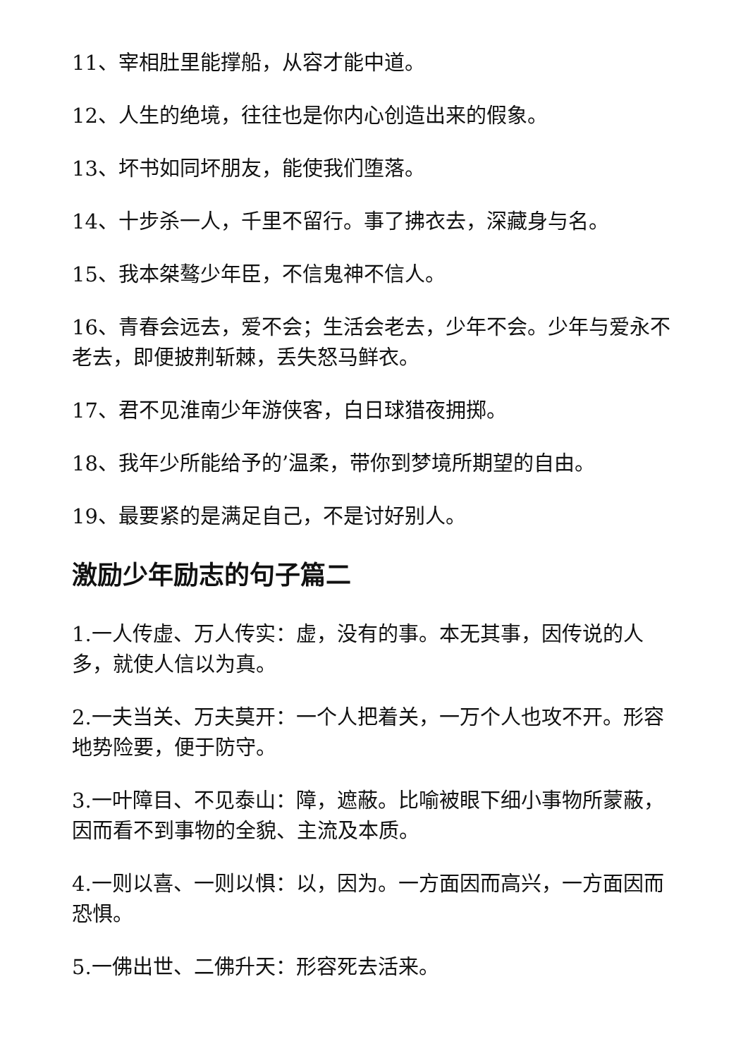11、宰相肚里能撑船，从容才能中道。
12、人生的绝境，往往也是你内心创造出来的假象。
13、坏书如同坏朋友，能使我们堕落。
14、十步杀一人，千里不留行。事了拂衣去，深藏身与名。
15、我本桀骜少年臣，不信鬼神不信人。
16、青春会远去，爱不会；生活会老去，少年不会。少年与爱永不老去，即便披荆斩棘，丢失怒马鲜衣。
17、君不见淮南少年游侠客，白日球猎夜拥掷。
18、我年少所能给予的’温柔，带你到梦境所期望的自由。
19、最要紧的是满足自己，不是讨好别人。
激励少年励志的句子篇二
1.一人传虚、万人传实：虚，没有的事。本无其事，因传说的人多，就使人信以为真。
2.一夫当关、万夫莫开：一个人把着关，一万个人也攻不开。形容地势险要，便于防守。
3.一叶障目、不见泰山：障，遮蔽。比喻被眼下细小事物所蒙蔽，因而看不到事物的全貌、主流及本质。
4.一则以喜、一则以惧：以，因为。一方面因而高兴，一方面因而恐惧。
5.一佛出世、二佛升天：形容死去活来。